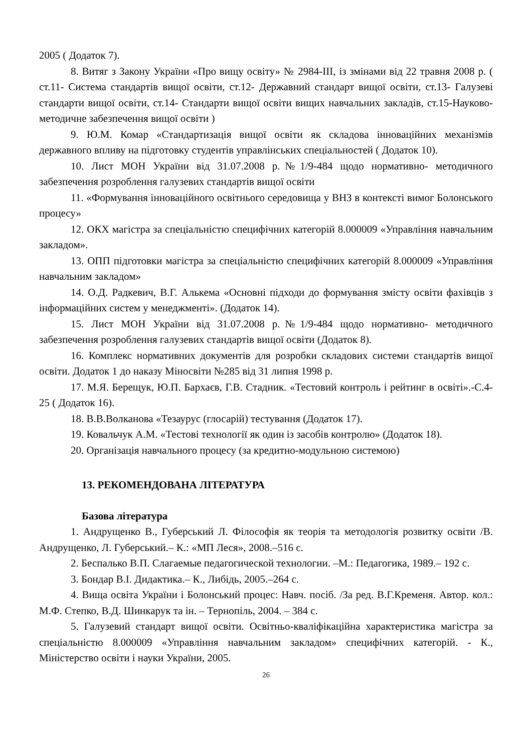2005 ( Додаток 7).
8. Витяг з Закону України «Про вищу освіту» № 2984-ІІІ, із змінами від 22 травня 2008 р. ( ст.11- Система стандартів вищої освіти, ст.12- Державний стандарт вищої освіти, ст.13- Галузеві стандарти вищої освіти, ст.14- Стандарти вищої освіти вищих навчальних закладів, ст.15-Науково-методичне забезпечення вищої освіти )
9. Ю.М. Комар «Стандартизація вищої освіти як складова інноваційних механізмів державного впливу на підготовку студентів управлінських спеціальностей ( Додаток 10).
10. Лист МОН України від 31.07.2008 р.№1/9-484 щодо нормативно- методичного забезпечення розроблення галузевих стандартів вищої освіти
11. «Формування інноваційного освітнього середовища у ВНЗ в контексті вимог Болонського процесу»
12. ОКХ магістра за спеціальністю специфічних категорій 8.000009 «Управління навчальним закладом».
13. ОПП підготовки магістра за спеціальністю специфічних категорій 8.000009 «Управління навчальним закладом»
14. О.Д. Радкевич, В.Г. Алькема «Основні підходи до формування змісту освіти фахівців з інформаційних систем у менеджменті». (Додаток 14).
15. Лист МОН України від 31.07.2008 р.№1/9-484 щодо нормативно- методичного забезпечення розроблення галузевих стандартів вищої освіти (Додаток 8).
16. Комплекс нормативних документів для розробки складових системи стандартів вищої освіти. Додаток 1 до наказу Міносвіти №285 від 31 липня 1998 р.
17. М.Я. Берещук, Ю.П. Бархаєв, Г.В. Стадник. «Тестовий контроль і рейтинг в освіті».-С.4-25 ( Додаток 16).
18. В.В.Волканова «Тезаурус (глосарій) тестування (Додаток 17).
19. Ковальчук А.М. «Тестові технології як один із засобів контролю» (Додаток 18).
20. Організація навчального процесу (за кредитно-модульною системою)
13. РЕКОМЕНДОВАНА ЛІТЕРАТУРА
Базова література
1. Андрущенко В., Губерський Л. Філософія як теорія та методологія розвитку освіти /В. Андрущенко, Л. Губерський.– К.: «МП Леся», 2008.–516 с.
2. Беспалько В.П. Слагаемые педагогической технологии. –М.: Педагогика, 1989.– 192 с.
3. Бондар В.І. Дидактика.– К., Либідь, 2005.–264 с.
4. Вища освіта України і Болонський процес: Навч. посіб. /За ред. В.Г.Кременя. Автор. кол.: М.Ф. Степко, В.Д. Шинкарук та ін. – Тернопіль, 2004. – 384 с.
5. Галузевий стандарт вищої освіти. Освітньо-кваліфікаційна характеристика магістра за спеціальністю 8.000009 «Управління навчальним закладом» специфічних категорій. - К., Міністерство освіти і науки України, 2005.
26